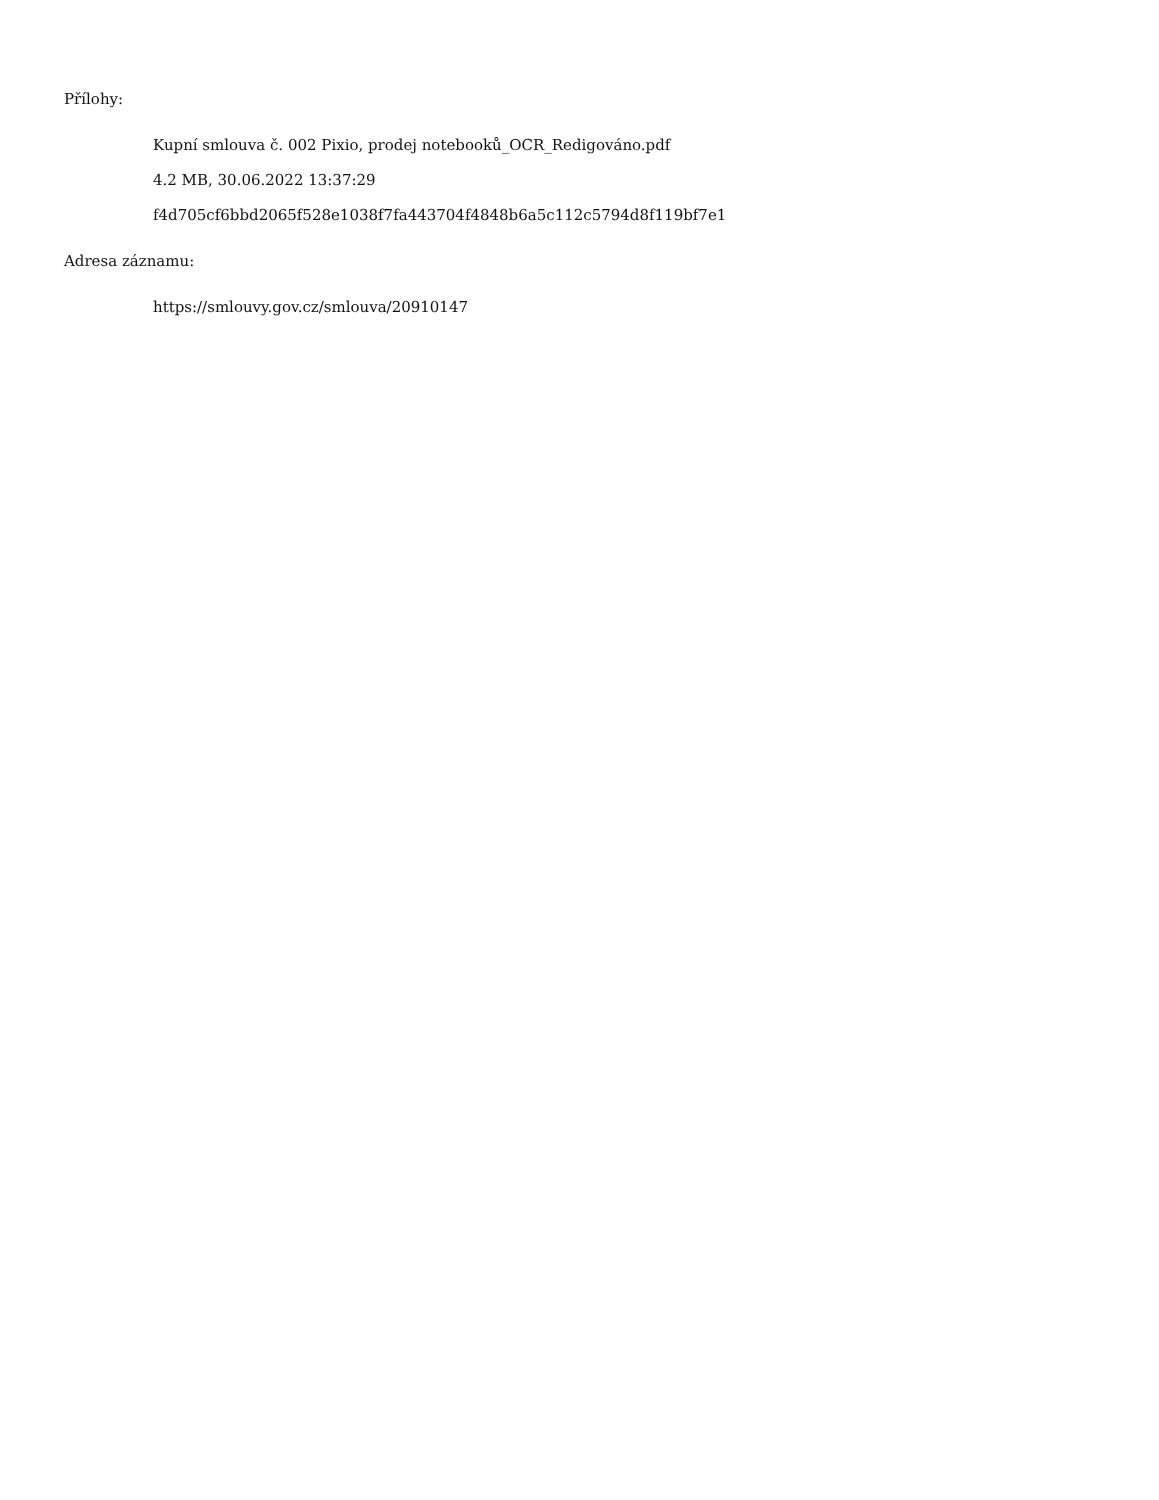Přílohy:
Kupní smlouva č. 002 Pixio, prodej notebooků_OCR_Redigováno.pdf
4.2 MB, 30.06.2022 13:37:29
f4d705cf6bbd2065f528e1038f7fa443704f4848b6a5c112c5794d8f119bf7e1
Adresa záznamu:
https://smlouvy.gov.cz/smlouva/20910147